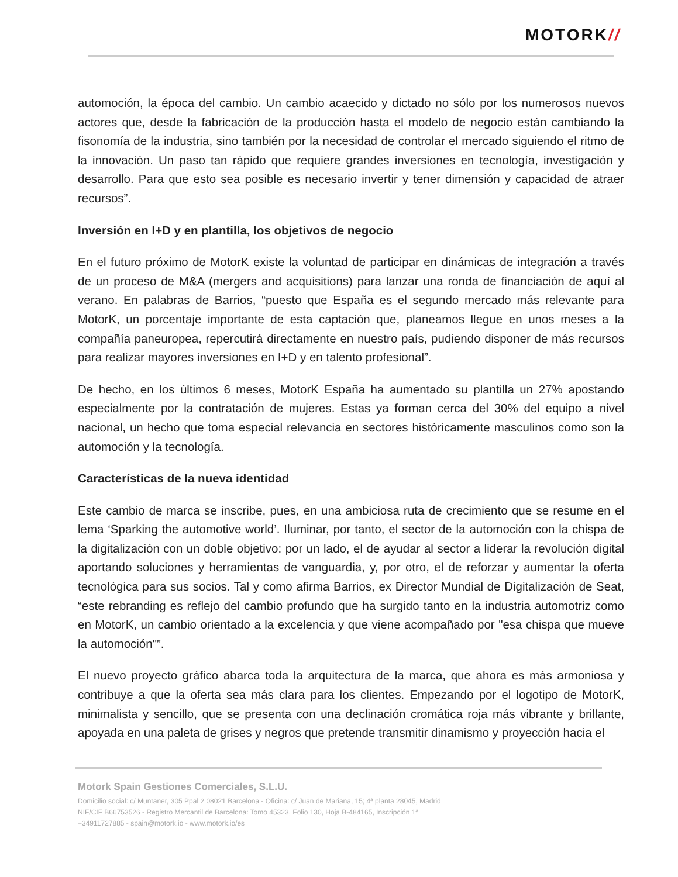MOTORK//
automoción, la época del cambio. Un cambio acaecido y dictado no sólo por los numerosos nuevos actores que, desde la fabricación de la producción hasta el modelo de negocio están cambiando la fisonomía de la industria, sino también por la necesidad de controlar el mercado siguiendo el ritmo de la innovación. Un paso tan rápido que requiere grandes inversiones en tecnología, investigación y desarrollo. Para que esto sea posible es necesario invertir y tener dimensión y capacidad de atraer recursos”.
Inversión en I+D y en plantilla, los objetivos de negocio
En el futuro próximo de MotorK existe la voluntad de participar en dinámicas de integración a través de un proceso de M&A (mergers and acquisitions) para lanzar una ronda de financiación de aquí al verano. En palabras de Barrios, “puesto que España es el segundo mercado más relevante para MotorK, un porcentaje importante de esta captación que, planeamos llegue en unos meses a la compañía paneuropea, repercutirá directamente en nuestro país, pudiendo disponer de más recursos para realizar mayores inversiones en I+D y en talento profesional”.
De hecho, en los últimos 6 meses, MotorK España ha aumentado su plantilla un 27% apostando especialmente por la contratación de mujeres. Estas ya forman cerca del 30% del equipo a nivel nacional, un hecho que toma especial relevancia en sectores históricamente masculinos como son la automoción y la tecnología.
Características de la nueva identidad
Este cambio de marca se inscribe, pues, en una ambiciosa ruta de crecimiento que se resume en el lema ‘Sparking the automotive world’. Iluminar, por tanto, el sector de la automoción con la chispa de la digitalización con un doble objetivo: por un lado, el de ayudar al sector a liderar la revolución digital aportando soluciones y herramientas de vanguardia, y, por otro, el de reforzar y aumentar la oferta tecnológica para sus socios. Tal y como afirma Barrios, ex Director Mundial de Digitalización de Seat, “este rebranding es reflejo del cambio profundo que ha surgido tanto en la industria automotriz como en MotorK, un cambio orientado a la excelencia y que viene acompañado por "esa chispa que mueve la automoción"”.
El nuevo proyecto gráfico abarca toda la arquitectura de la marca, que ahora es más armoniosa y contribuye a que la oferta sea más clara para los clientes. Empezando por el logotipo de MotorK, minimalista y sencillo, que se presenta con una declinación cromática roja más vibrante y brillante, apoyada en una paleta de grises y negros que pretende transmitir dinamismo y proyección hacia el
Motork Spain Gestiones Comerciales, S.L.U.
Domicilio social: c/ Muntaner, 305 Ppal 2 08021 Barcelona - Oficina: c/ Juan de Mariana, 15; 4ª planta 28045, Madrid
NIF/CIF B66753526 - Registro Mercantil de Barcelona: Tomo 45323, Folio 130, Hoja B-484165, Inscripción 1ª
+34911727885 - spain@motork.io - www.motork.io/es